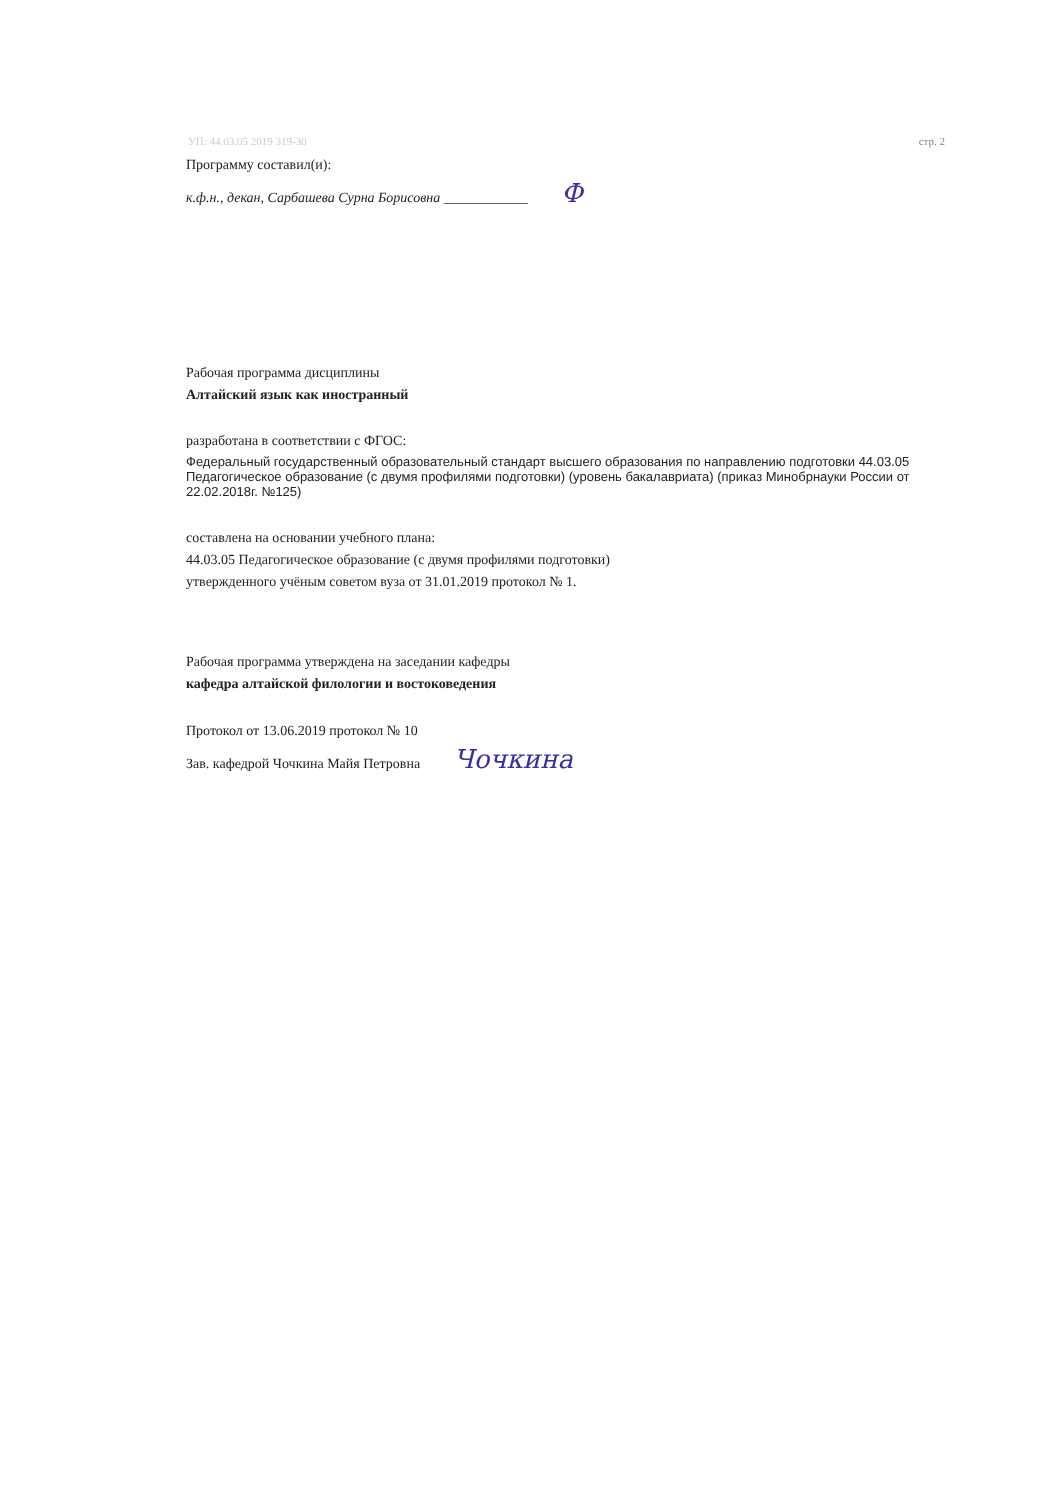УП: 44.03.05 2019 319-30 стр. 2
Программу составил(и):
к.ф.н., декан, Сарбашева Сурна Борисовна ____________ Ф
Рабочая программа дисциплины
Алтайский язык как иностранный
разработана в соответствии с ФГОС:
Федеральный государственный образовательный стандарт высшего образования по направлению подготовки 44.03.05 Педагогическое образование (с двумя профилями подготовки) (уровень бакалавриата) (приказ Минобрнауки России от 22.02.2018г. №125)
составлена на основании учебного плана:
44.03.05 Педагогическое образование (с двумя профилями подготовки)
утвержденного учёным советом вуза от 31.01.2019 протокол № 1.
Рабочая программа утверждена на заседании кафедры
кафедра алтайской филологии и востоковедения
Протокол от 13.06.2019 протокол № 10
Зав. кафедрой Чочкина Майя Петровна Чочкина